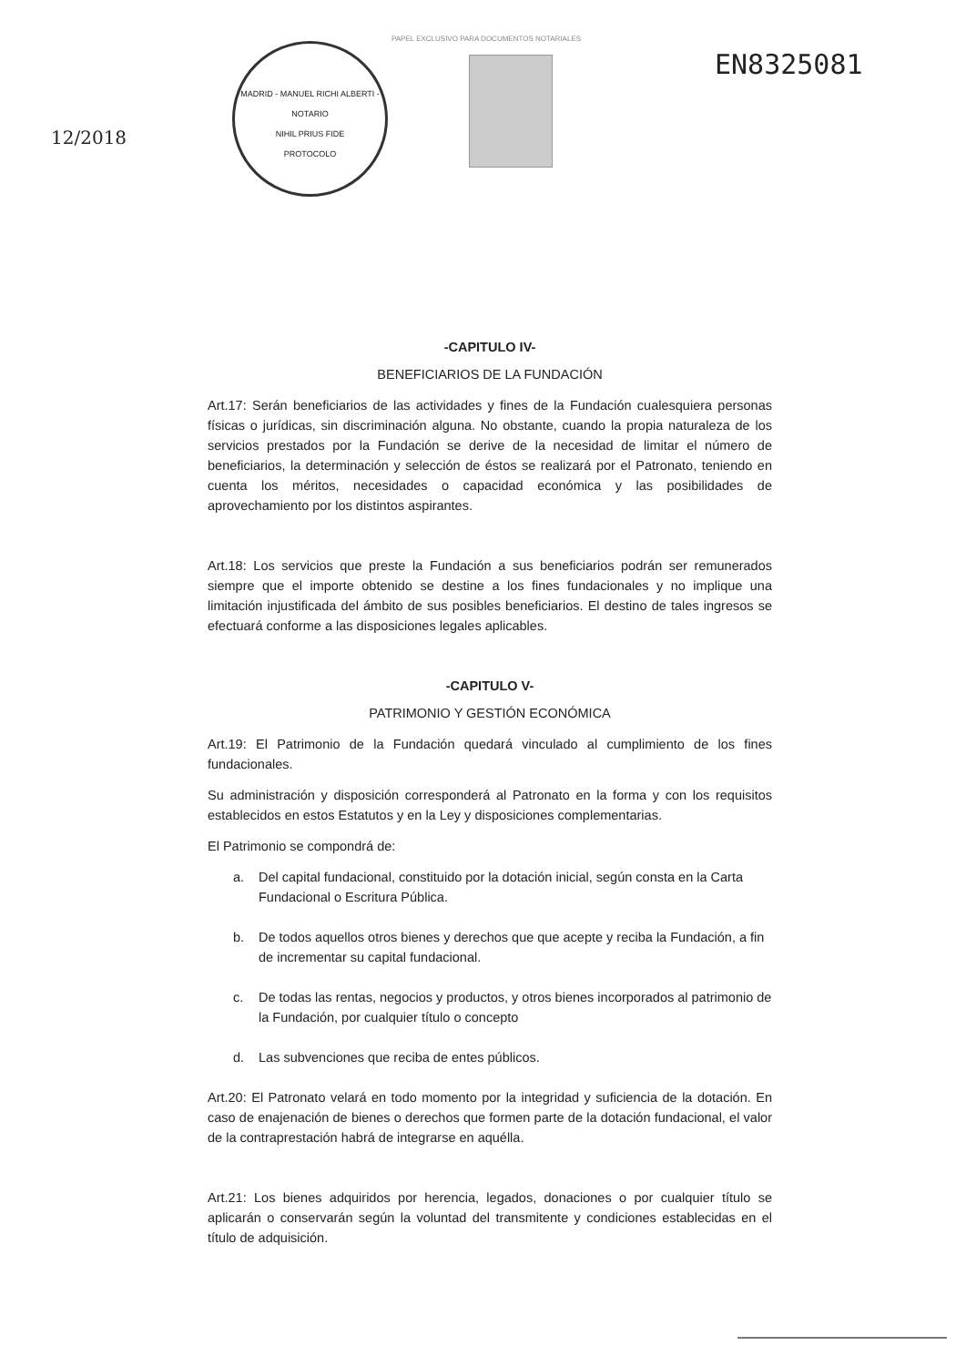PAPEL EXCLUSIVO PARA DOCUMENTOS NOTARIALES
12/2018
MADRID - MANUEL RICHI ALBERTI - NOTARIO
NIHIL PRIUS FIDE
PROTOCOLO
EN8325081
-CAPITULO IV-
BENEFICIARIOS DE LA FUNDACIÓN
Art.17: Serán beneficiarios de las actividades y fines de la Fundación cualesquiera personas físicas o jurídicas, sin discriminación alguna. No obstante, cuando la propia naturaleza de los servicios prestados por la Fundación se derive de la necesidad de limitar el número de beneficiarios, la determinación y selección de éstos se realizará por el Patronato, teniendo en cuenta los méritos, necesidades o capacidad económica y las posibilidades de aprovechamiento por los distintos aspirantes.
Art.18: Los servicios que preste la Fundación a sus beneficiarios podrán ser remunerados siempre que el importe obtenido se destine a los fines fundacionales y no implique una limitación injustificada del ámbito de sus posibles beneficiarios. El destino de tales ingresos se efectuará conforme a las disposiciones legales aplicables.
-CAPITULO V-
PATRIMONIO Y GESTIÓN ECONÓMICA
Art.19: El Patrimonio de la Fundación quedará vinculado al cumplimiento de los fines fundacionales.
Su administración y disposición corresponderá al Patronato en la forma y con los requisitos establecidos en estos Estatutos y en la Ley y disposiciones complementarias.
El Patrimonio se compondrá de:
a. Del capital fundacional, constituido por la dotación inicial, según consta en la Carta Fundacional o Escritura Pública.
b. De todos aquellos otros bienes y derechos que que acepte y reciba la Fundación, a fin de incrementar su capital fundacional.
c. De todas las rentas, negocios y productos, y otros bienes incorporados al patrimonio de la Fundación, por cualquier título o concepto
d. Las subvenciones que reciba de entes públicos.
Art.20: El Patronato velará en todo momento por la integridad y suficiencia de la dotación. En caso de enajenación de bienes o derechos que formen parte de la dotación fundacional, el valor de la contraprestación habrá de integrarse en aquélla.
Art.21: Los bienes adquiridos por herencia, legados, donaciones o por cualquier título se aplicarán o conservarán según la voluntad del transmitente y condiciones establecidas en el título de adquisición.